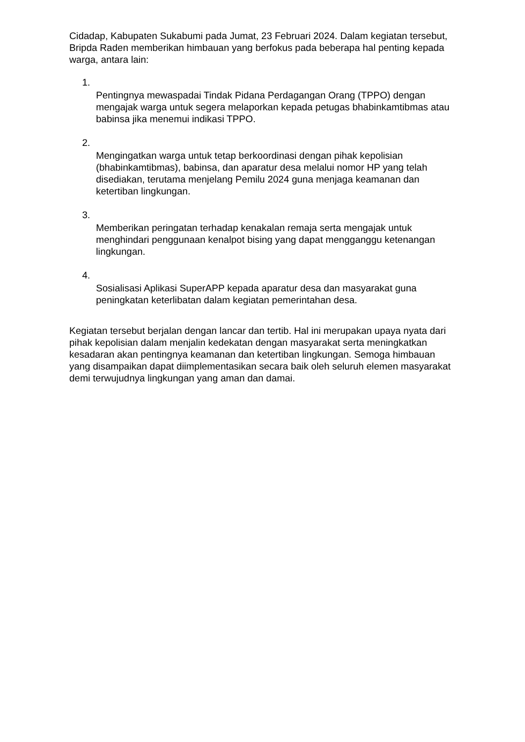Cidadap, Kabupaten Sukabumi pada Jumat, 23 Februari 2024. Dalam kegiatan tersebut, Bripda Raden memberikan himbauan yang berfokus pada beberapa hal penting kepada warga, antara lain:
1.
Pentingnya mewaspadai Tindak Pidana Perdagangan Orang (TPPO) dengan mengajak warga untuk segera melaporkan kepada petugas bhabinkamtibmas atau babinsa jika menemui indikasi TPPO.
2.
Mengingatkan warga untuk tetap berkoordinasi dengan pihak kepolisian (bhabinkamtibmas), babinsa, dan aparatur desa melalui nomor HP yang telah disediakan, terutama menjelang Pemilu 2024 guna menjaga keamanan dan ketertiban lingkungan.
3.
Memberikan peringatan terhadap kenakalan remaja serta mengajak untuk menghindari penggunaan kenalpot bising yang dapat mengganggu ketenangan lingkungan.
4.
Sosialisasi Aplikasi SuperAPP kepada aparatur desa dan masyarakat guna peningkatan keterlibatan dalam kegiatan pemerintahan desa.
Kegiatan tersebut berjalan dengan lancar dan tertib. Hal ini merupakan upaya nyata dari pihak kepolisian dalam menjalin kedekatan dengan masyarakat serta meningkatkan kesadaran akan pentingnya keamanan dan ketertiban lingkungan. Semoga himbauan yang disampaikan dapat diimplementasikan secara baik oleh seluruh elemen masyarakat demi terwujudnya lingkungan yang aman dan damai.